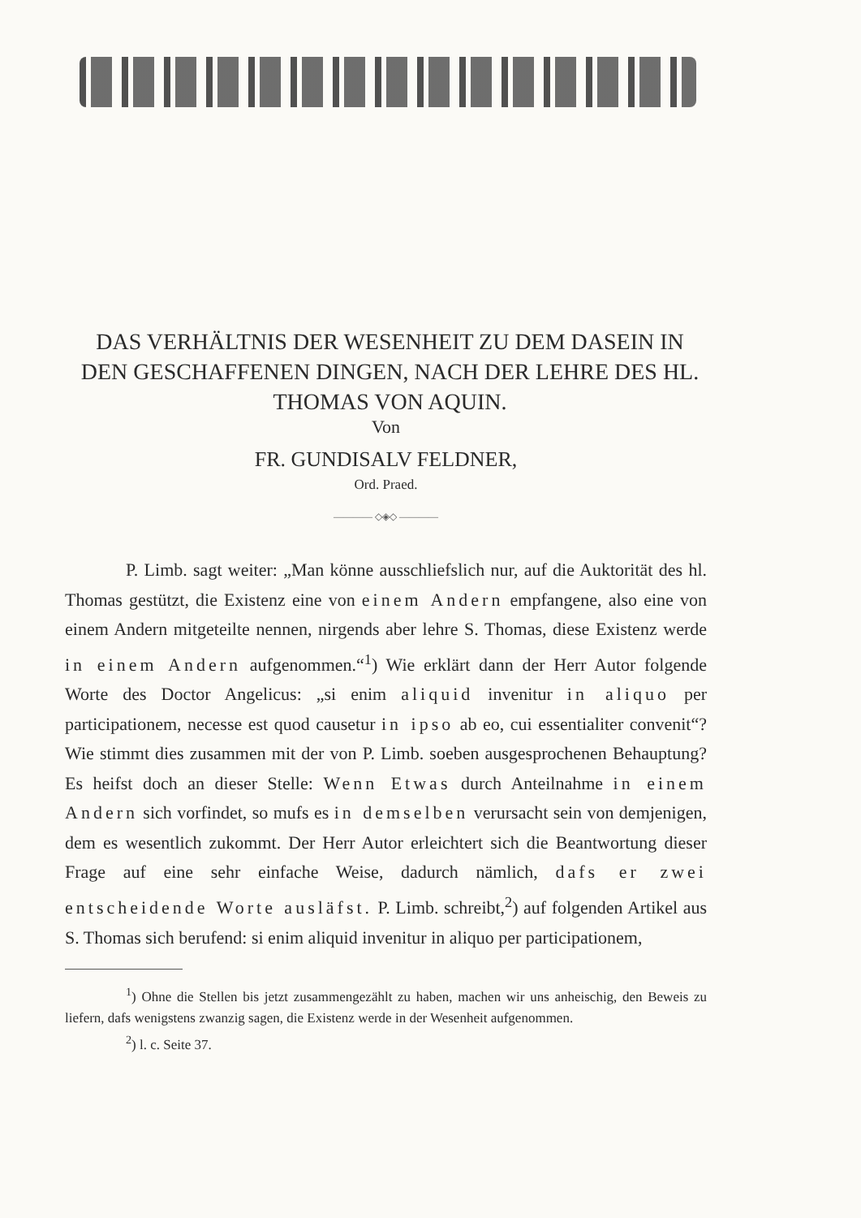DAS VERHÄLTNIS DER WESENHEIT ZU DEM DASEIN IN DEN GESCHAFFENEN DINGEN, NACH DER LEHRE DES HL. THOMAS VON AQUIN.
Von
FR. GUNDISALV FELDNER,
Ord. Praed.
———— ◇◈◇ ————
P. Limb. sagt weiter: „Man könne ausschliefslich nur, auf die Auktorität des hl. Thomas gestützt, die Existenz eine von einem Andern empfangene, also eine von einem Andern mitgeteilte nennen, nirgends aber lehre S. Thomas, diese Existenz werde in einem Andern aufgenommen.“<sup>1</sup>) Wie erklärt dann der Herr Autor folgende Worte des Doctor Angelicus: „si enim aliquid invenitur in aliquo per participationem, necesse est quod causetur in ipso ab eo, cui essentialiter convenit“? Wie stimmt dies zusammen mit der von P. Limb. soeben ausgesprochenen Behauptung? Es heifst doch an dieser Stelle: Wenn Etwas durch Anteilnahme in einem Andern sich vorfindet, so mufs es in demselben verursacht sein von demjenigen, dem es wesentlich zukommt. Der Herr Autor erleichtert sich die Beantwortung dieser Frage auf eine sehr einfache Weise, dadurch nämlich, dafs er zwei entscheidende Worte ausläfst. P. Limb. schreibt,<sup>2</sup>) auf folgenden Artikel aus S. Thomas sich berufend: si enim aliquid invenitur in aliquo per participationem,
<sup>1</sup>) Ohne die Stellen bis jetzt zusammengezählt zu haben, machen wir uns anheischig, den Beweis zu liefern, dafs wenigstens zwanzig sagen, die Existenz werde in der Wesenheit aufgenommen.
<sup>2</sup>) l. c. Seite 37.